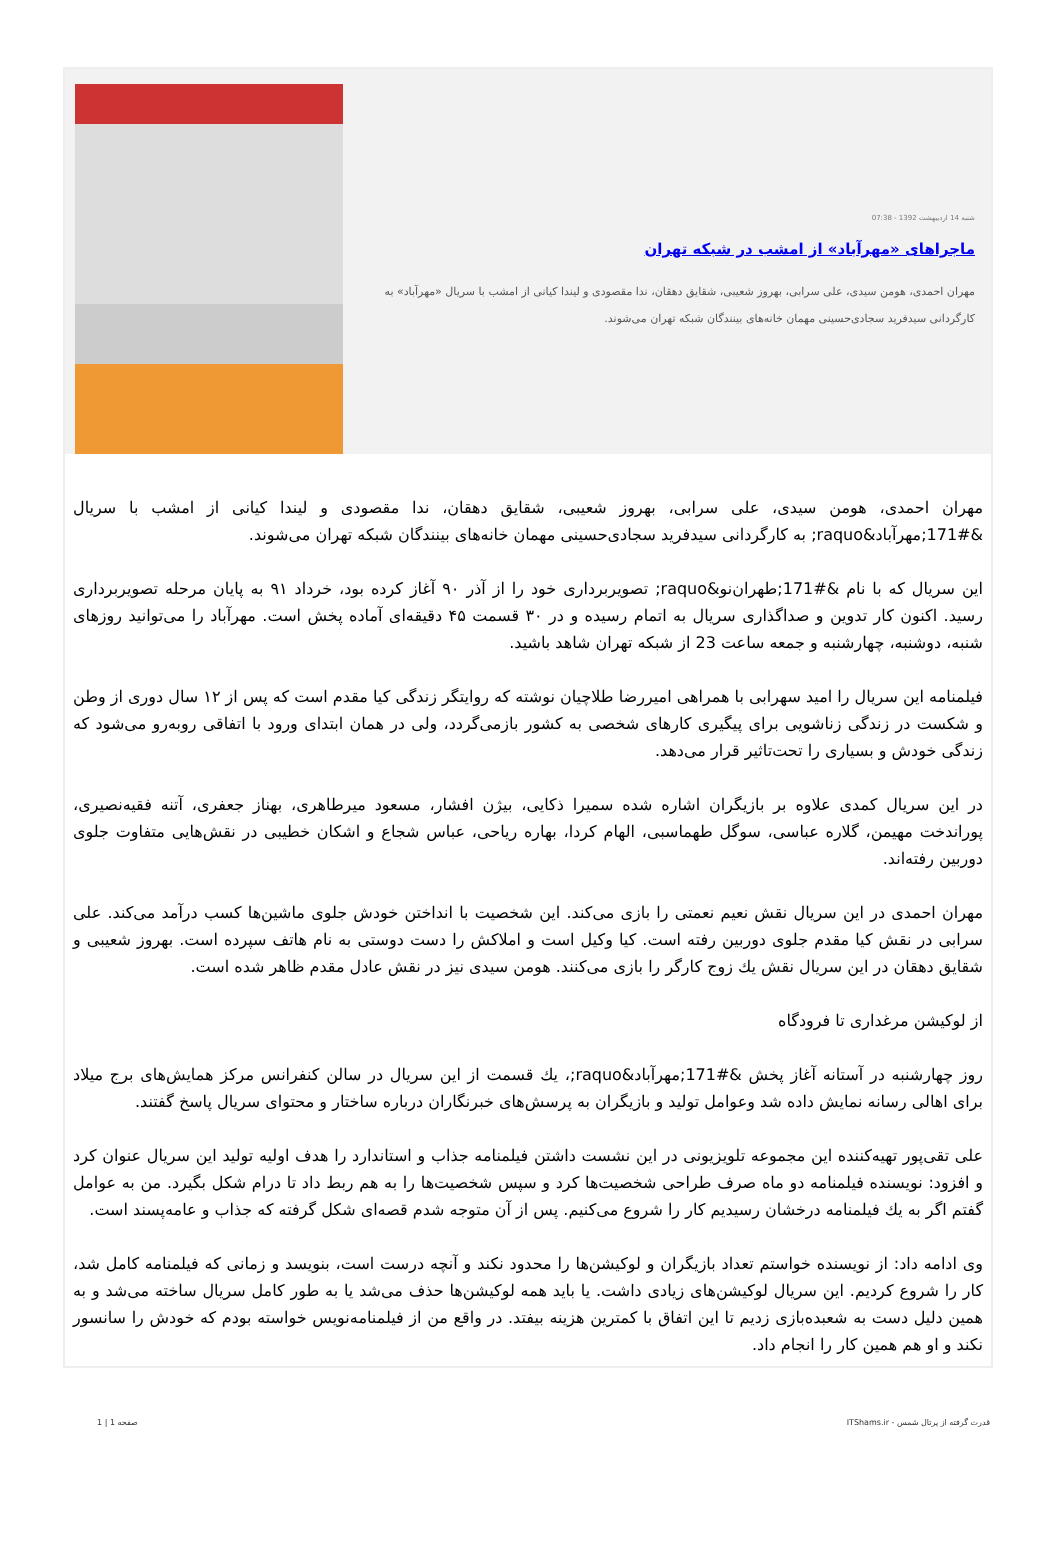شنبه 14 اردیبهشت 1392 - 07:38
ماجراهای «مهرآباد» از امشب در شبکه تهران
مهران احمدی، هومن سیدی، علی سرابی، بهروز شعیبی، شقایق دهقان، ندا مقصودی و لیندا کیانی از امشب با سریال «مهرآباد» به کارگردانی سیدفرید سجادی‌حسینی مهمان خانه‌های بینندگان شبکه تهران می‌شوند.
مهران احمدی، هومن سیدی، علی سرابی، بهروز شعیبی، شقایق دهقان، ندا مقصودی و لیندا کیانی از امشب با سریال &#171;مهرآباد&raquo; به کارگردانی سیدفرید سجادی‌حسینی مهمان خانه‌های بینندگان شبکه تهران می‌شوند.
این سریال که با نام &#171;طهران‌نو&raquo; تصویربرداری خود را از آذر ۹۰ آغاز کرده بود، خرداد ۹۱ به پایان مرحله تصویربرداری رسید. اکنون کار تدوین و صداگذاری سریال به اتمام رسیده و در ۳۰ قسمت ۴۵ دقیقه‌ای آماده پخش است. مهرآباد را می‌توانید روزهای شنبه، دوشنبه، چهارشنبه و جمعه ساعت 23 از شبکه تهران شاهد باشید.
فیلمنامه این سریال را امید سهرابی با همراهی امیررضا طلاچیان نوشته که روایتگر زندگی کیا مقدم است که پس از ۱۲ سال دوری از وطن و شکست در زندگی زناشویی برای پیگیری کارهای شخصی به کشور بازمی‌گردد، ولی در همان ابتدای ورود با اتفاقی روبه‌رو می‌شود که زندگی خودش و بسیاری را تحت‌تاثیر قرار می‌دهد.
در این سریال کمدی علاوه بر بازیگران اشاره شده سمیرا ذکایی، بیژن افشار، مسعود میرطاهری، بهناز جعفری، آتنه فقیه‌نصیری، پوراندخت مهیمن، گلاره عباسی، سوگل طهماسبی، الهام کردا، بهاره ریاحی، عباس شجاع و اشکان خطیبی در نقش‌هایی متفاوت جلوی دوربین رفته‌اند.
مهران احمدی در این سریال نقش نعیم نعمتی را بازی می‌کند. این شخصیت با انداختن خودش جلوی ماشین‌ها کسب درآمد می‌کند. علی سرابی در نقش کیا مقدم جلوی دوربین رفته است. کیا وکیل است و املاکش را دست دوستی به نام هاتف سپرده است. بهروز شعیبی و شقایق دهقان در این سریال نقش یك زوج کارگر را بازی می‌کنند. هومن سیدی نیز در نقش عادل مقدم ظاهر شده است.
از لوکیشن مرغداری تا فرودگاه
روز چهارشنبه در آستانه آغاز پخش &#171;مهرآباد&raquo;، یك قسمت از این سریال در سالن کنفرانس مرکز همایش‌های برج میلاد برای اهالی رسانه نمایش داده شد وعوامل تولید و بازیگران به پرسش‌های خبرنگاران درباره ساختار و محتوای سریال پاسخ گفتند.
علی تقی‌پور تهیه‌کننده این مجموعه تلویزیونی در این نشست داشتن فیلمنامه جذاب و استاندارد را هدف اولیه تولید این سریال عنوان کرد و افزود: نویسنده فیلمنامه دو ماه صرف طراحی شخصیت‌ها کرد و سپس شخصیت‌ها را به هم ربط داد تا درام شکل بگیرد. من به عوامل گفتم اگر به یك فیلمنامه درخشان رسیدیم کار را شروع می‌کنیم. پس از آن متوجه شدم قصه‌ای شکل گرفته که جذاب و عامه‌پسند است.
وی ادامه داد: از نویسنده خواستم تعداد بازیگران و لوکیشن‌ها را محدود نکند و آنچه درست است، بنویسد و زمانی که فیلمنامه کامل شد، کار را شروع کردیم. این سریال لوکیشن‌های زیادی داشت. یا باید همه لوکیشن‌ها حذف می‌شد یا به طور کامل سریال ساخته می‌شد و به همین دلیل دست به شعبده‌بازی زدیم تا این اتفاق با کمترین هزینه بیفتد. در واقع من از فیلمنامه‌نویس خواسته بودم که خودش را سانسور نکند و او هم همین کار را انجام داد.
قدرت گرفته از پرتال شمس - ITShams.ir صفحه 1 | 1